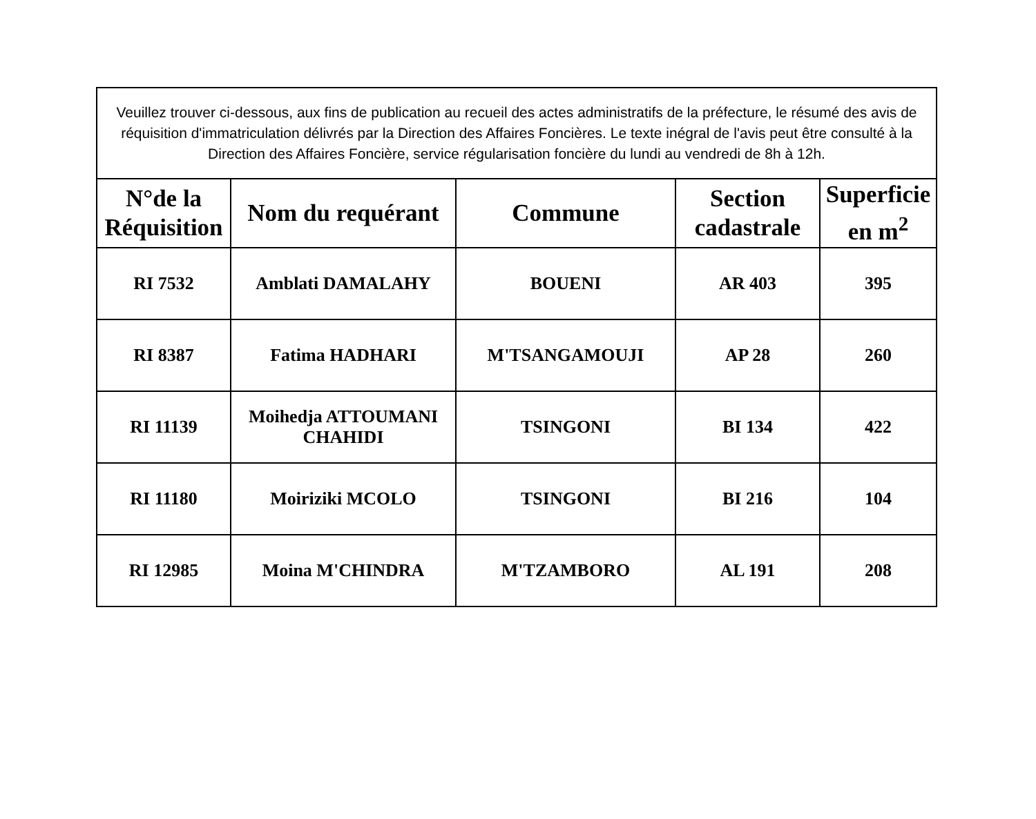| Veuillez trouver ci-dessous, aux fins de publication au recueil des actes administratifs de la préfecture, le résumé des avis de réquisition d'immatriculation délivrés par la Direction des Affaires Foncières. Le texte inégral de l'avis peut être consulté à la Direction des Affaires Foncière, service régularisation foncière du lundi au vendredi de 8h à 12h. | | | | |
| N°de la Réquisition | Nom du requérant | Commune | Section cadastrale | Superficie en m<sup>2</sup> |
| RI 7532 | Amblati DAMALAHY | BOUENI | AR 403 | 395 |
| RI 8387 | Fatima HADHARI | M'TSANGAMOUJI | AP 28 | 260 |
| RI 11139 | Moihedja ATTOUMANI CHAHIDI | TSINGONI | BI 134 | 422 |
| RI 11180 | Moiriziki MCOLO | TSINGONI | BI 216 | 104 |
| RI 12985 | Moina M'CHINDRA | M'TZAMBORO | AL 191 | 208 |